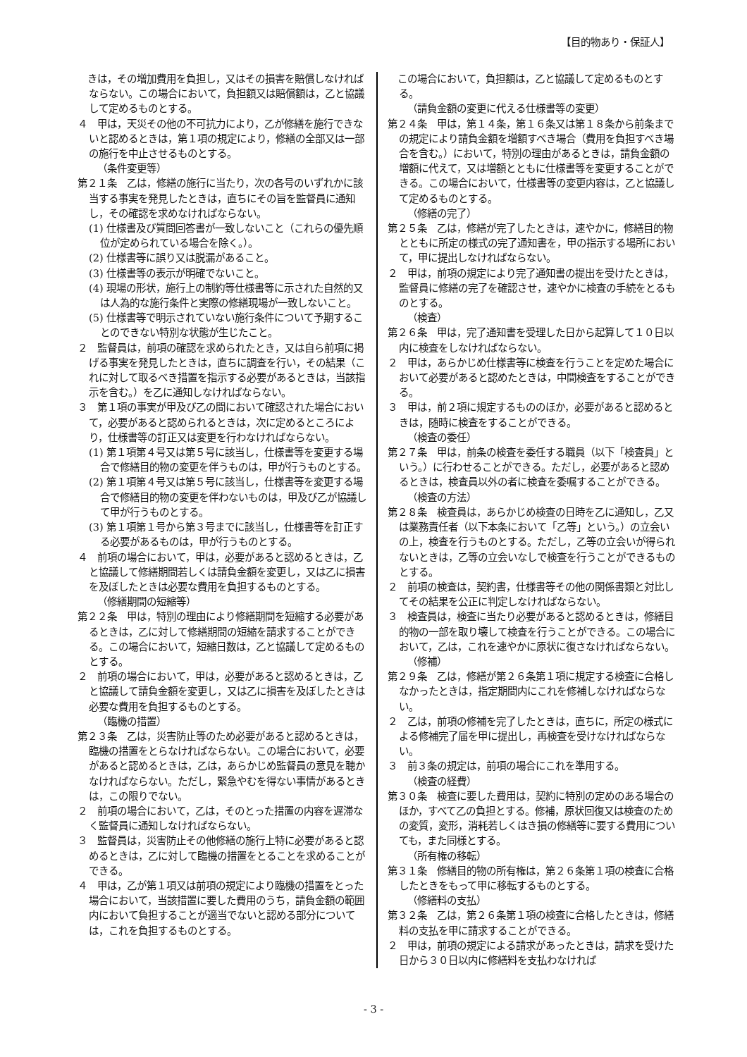【目的物あり・保証人】
　きは，その増加費用を負担し，又はその損害を賠償しなければならない。この場合において，負担額又は賠償額は，乙と協議して定めるものとする。
４　甲は，天災その他の不可抗力により，乙が修繕を施行できないと認めるときは，第１項の規定により，修繕の全部又は一部の施行を中止させるものとする。
（条件変更等）
第２１条　乙は，修繕の施行に当たり，次の各号のいずれかに該当する事実を発見したときは，直ちにその旨を監督員に通知し，その確認を求めなければならない。
(1) 仕様書及び質問回答書が一致しないこと（これらの優先順位が定められている場合を除く。）。
(2) 仕様書等に誤り又は脱漏があること。
(3) 仕様書等の表示が明確でないこと。
(4) 現場の形状，施行上の制約等仕様書等に示された自然的又は人為的な施行条件と実際の修繕現場が一致しないこと。
(5) 仕様書等で明示されていない施行条件について予期することのできない特別な状態が生じたこと。
２　監督員は，前項の確認を求められたとき，又は自ら前項に掲げる事実を発見したときは，直ちに調査を行い，その結果（これに対して取るべき措置を指示する必要があるときは，当該指示を含む。）を乙に通知しなければならない。
３　第１項の事実が甲及び乙の間において確認された場合において，必要があると認められるときは，次に定めるところにより，仕様書等の訂正又は変更を行わなければならない。
(1) 第１項第４号又は第５号に該当し，仕様書等を変更する場合で修繕目的物の変更を伴うものは，甲が行うものとする。
(2) 第１項第４号又は第５号に該当し，仕様書等を変更する場合で修繕目的物の変更を伴わないものは，甲及び乙が協議して甲が行うものとする。
(3) 第１項第１号から第３号までに該当し，仕様書等を訂正する必要があるものは，甲が行うものとする。
４　前項の場合において，甲は，必要があると認めるときは，乙と協議して修繕期間若しくは請負金額を変更し，又は乙に損害を及ぼしたときは必要な費用を負担するものとする。
（修繕期間の短縮等）
第２２条　甲は，特別の理由により修繕期間を短縮する必要があるときは，乙に対して修繕期間の短縮を請求することができる。この場合において，短縮日数は，乙と協議して定めるものとする。
２　前項の場合において，甲は，必要があると認めるときは，乙と協議して請負金額を変更し，又は乙に損害を及ぼしたときは必要な費用を負担するものとする。
（臨機の措置）
第２３条　乙は，災害防止等のため必要があると認めるときは，臨機の措置をとらなければならない。この場合において，必要があると認めるときは，乙は，あらかじめ監督員の意見を聴かなければならない。ただし，緊急やむを得ない事情があるときは，この限りでない。
２　前項の場合において，乙は，そのとった措置の内容を遅滞なく監督員に通知しなければならない。
３　監督員は，災害防止その他修繕の施行上特に必要があると認めるときは，乙に対して臨機の措置をとることを求めることができる。
４　甲は，乙が第１項又は前項の規定により臨機の措置をとった場合において，当該措置に要した費用のうち，請負金額の範囲内において負担することが適当でないと認める部分については，これを負担するものとする。
　この場合において，負担額は，乙と協議して定めるものとする。
（請負金額の変更に代える仕様書等の変更）
第２４条　甲は，第１４条，第１６条又は第１８条から前条までの規定により請負金額を増額すべき場合（費用を負担すべき場合を含む。）において，特別の理由があるときは，請負金額の増額に代えて，又は増額とともに仕様書等を変更することができる。この場合において，仕様書等の変更内容は，乙と協議して定めるものとする。
（修繕の完了）
第２５条　乙は，修繕が完了したときは，速やかに，修繕目的物とともに所定の様式の完了通知書を，甲の指示する場所において，甲に提出しなければならない。
２　甲は，前項の規定により完了通知書の提出を受けたときは，監督員に修繕の完了を確認させ，速やかに検査の手続をとるものとする。
（検査）
第２６条　甲は，完了通知書を受理した日から起算して１０日以内に検査をしなければならない。
２　甲は，あらかじめ仕様書等に検査を行うことを定めた場合において必要があると認めたときは，中間検査をすることができる。
３　甲は，前２項に規定するもののほか，必要があると認めるときは，随時に検査をすることができる。
（検査の委任）
第２７条　甲は，前条の検査を委任する職員（以下「検査員」という。）に行わせることができる。ただし，必要があると認めるときは，検査員以外の者に検査を委嘱することができる。
（検査の方法）
第２８条　検査員は，あらかじめ検査の日時を乙に通知し，乙又は業務責任者（以下本条において「乙等」という。）の立会いの上，検査を行うものとする。ただし，乙等の立会いが得られないときは，乙等の立会いなしで検査を行うことができるものとする。
２　前項の検査は，契約書，仕様書等その他の関係書類と対比してその結果を公正に判定しなければならない。
３　検査員は，検査に当たり必要があると認めるときは，修繕目的物の一部を取り壊して検査を行うことができる。この場合において，乙は，これを速やかに原状に復さなければならない。
（修補）
第２９条　乙は，修繕が第２６条第１項に規定する検査に合格しなかったときは，指定期間内にこれを修補しなければならない。
２　乙は，前項の修補を完了したときは，直ちに，所定の様式による修補完了届を甲に提出し，再検査を受けなければならない。
３　前３条の規定は，前項の場合にこれを準用する。
（検査の経費）
第３０条　検査に要した費用は，契約に特別の定めのある場合のほか，すべて乙の負担とする。修補，原状回復又は検査のための変質，変形，消耗若しくはき損の修繕等に要する費用についても，また同様とする。
（所有権の移転）
第３１条　修繕目的物の所有権は，第２６条第１項の検査に合格したときをもって甲に移転するものとする。
（修繕料の支払）
第３２条　乙は，第２６条第１項の検査に合格したときは，修繕料の支払を甲に請求することができる。
２　甲は，前項の規定による請求があったときは，請求を受けた日から３０日以内に修繕料を支払わなければ
- 3 -